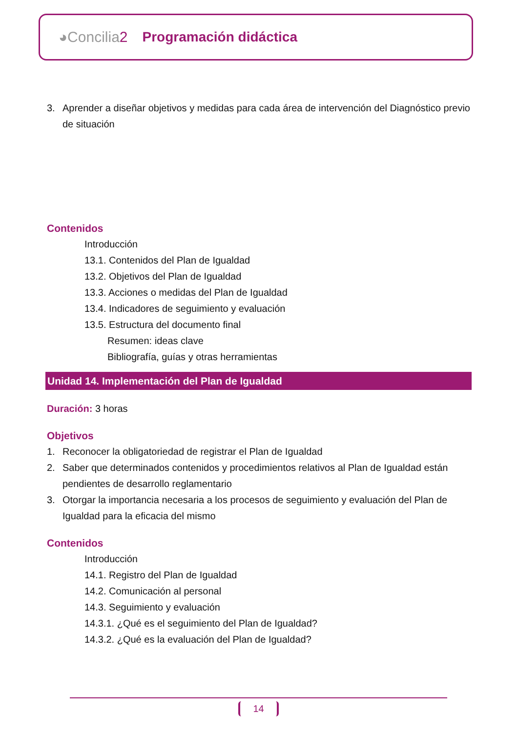◕Concilia2 Programación didáctica
3. Aprender a diseñar objetivos y medidas para cada área de intervención del Diagnóstico previo de situación
Contenidos
Introducción
13.1. Contenidos del Plan de Igualdad
13.2. Objetivos del Plan de Igualdad
13.3. Acciones o medidas del Plan de Igualdad
13.4. Indicadores de seguimiento y evaluación
13.5. Estructura del documento final
Resumen: ideas clave
Bibliografía, guías y otras herramientas
Unidad 14. Implementación del Plan de Igualdad
Duración: 3 horas
Objetivos
1. Reconocer la obligatoriedad de registrar el Plan de Igualdad
2. Saber que determinados contenidos y procedimientos relativos al Plan de Igualdad están pendientes de desarrollo reglamentario
3. Otorgar la importancia necesaria a los procesos de seguimiento y evaluación del Plan de Igualdad para la eficacia del mismo
Contenidos
Introducción
14.1. Registro del Plan de Igualdad
14.2. Comunicación al personal
14.3. Seguimiento y evaluación
14.3.1. ¿Qué es el seguimiento del Plan de Igualdad?
14.3.2. ¿Qué es la evaluación del Plan de Igualdad?
14